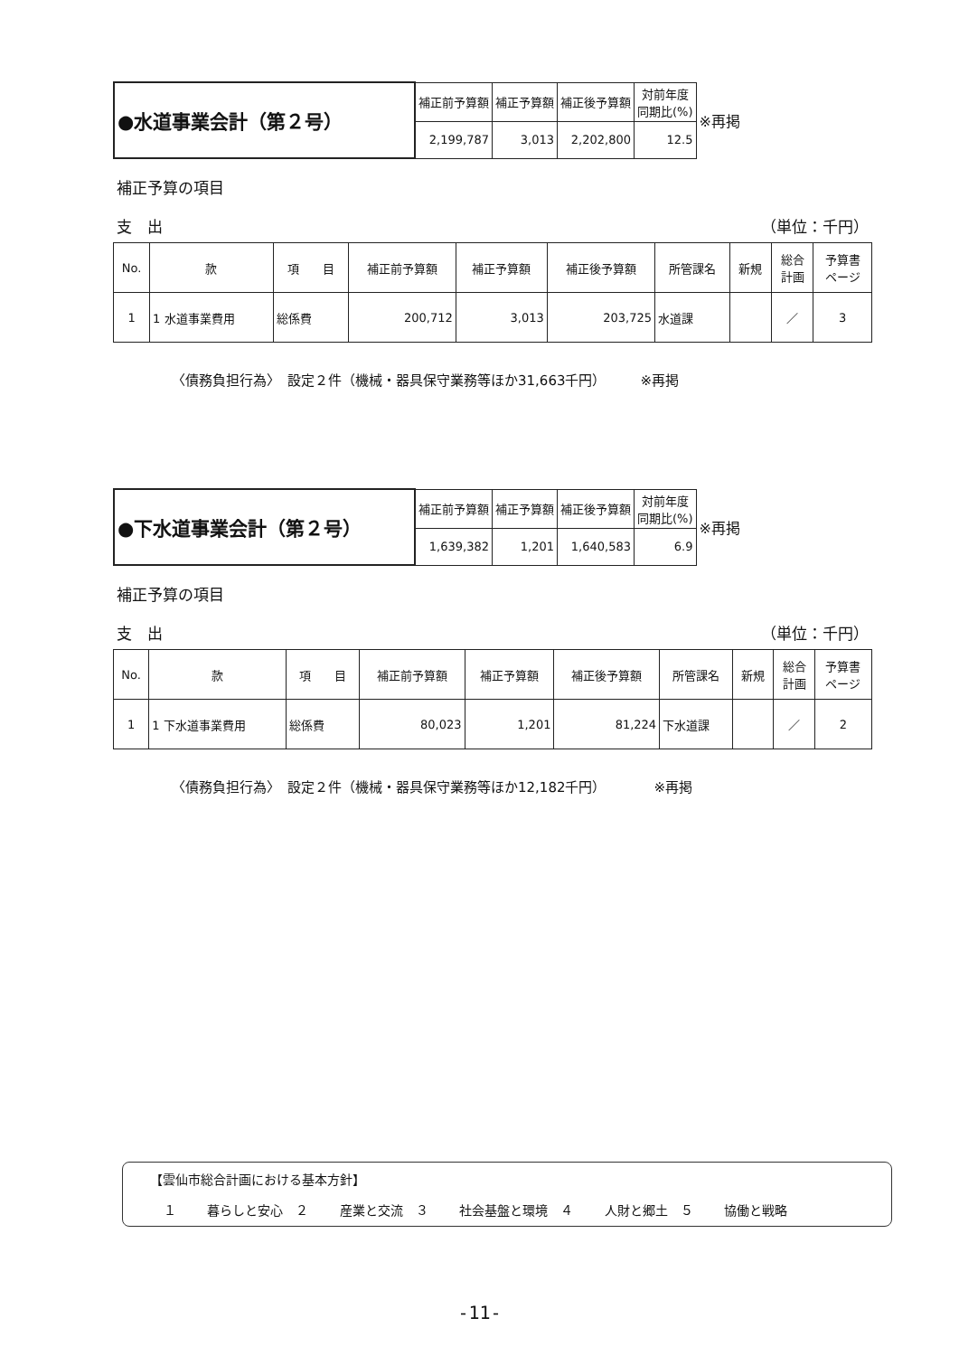| ●水道事業会計（第２号） | 補正前予算額 | 補正予算額 | 補正後予算額 | 対前年度 同期比(%) | ※再掲 |
| | 2,199,787 | 3,013 | 2,202,800 | 12.5 | |
補正予算の項目
支　出 （単位：千円）
| No. | 款 | 項 目 | 補正前予算額 | 補正予算額 | 補正後予算額 | 所管課名 | 新規 | 総合 計画 | 予算書 ページ |
| --- | --- | --- | --- | --- | --- | --- | --- | --- | --- |
| 1 | 1 水道事業費用 | 総係費 | 200,712 | 3,013 | 203,725 | 水道課 | | ／ | 3 |
〈債務負担行為〉　設定２件（機械・器具保守業務等ほか31,663千円）　　　※再掲
| ●下水道事業会計（第２号） | 補正前予算額 | 補正予算額 | 補正後予算額 | 対前年度 同期比(%) | ※再掲 |
| | 1,639,382 | 1,201 | 1,640,583 | 6.9 | |
補正予算の項目
支　出 （単位：千円）
| No. | 款 | 項 目 | 補正前予算額 | 補正予算額 | 補正後予算額 | 所管課名 | 新規 | 総合 計画 | 予算書 ページ |
| --- | --- | --- | --- | --- | --- | --- | --- | --- | --- |
| 1 | 1 下水道事業費用 | 総係費 | 80,023 | 1,201 | 81,224 | 下水道課 | | ／ | 2 |
〈債務負担行為〉　設定２件（機械・器具保守業務等ほか12,182千円）　　　　※再掲
【雲仙市総合計画における基本方針】
１ 暮らしと安心　２ 産業と交流　３ 社会基盤と環境　４ 人財と郷土　５ 協働と戦略
-11-